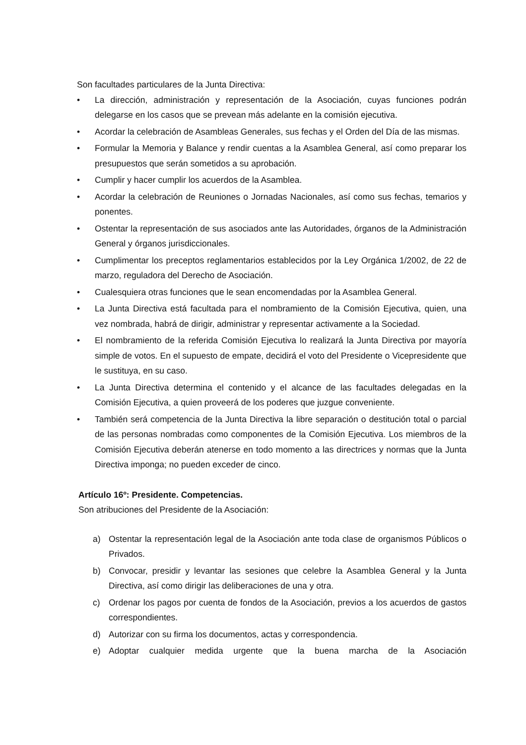Son facultades particulares de la Junta Directiva:
• La dirección, administración y representación de la Asociación, cuyas funciones podrán delegarse en los casos que se prevean más adelante en la comisión ejecutiva.
• Acordar la celebración de Asambleas Generales, sus fechas y el Orden del Día de las mismas.
• Formular la Memoria y Balance y rendir cuentas a la Asamblea General, así como preparar los presupuestos que serán sometidos a su aprobación.
• Cumplir y hacer cumplir los acuerdos de la Asamblea.
• Acordar la celebración de Reuniones o Jornadas Nacionales, así como sus fechas, temarios y ponentes.
• Ostentar la representación de sus asociados ante las Autoridades, órganos de la Administración General y órganos jurisdiccionales.
• Cumplimentar los preceptos reglamentarios establecidos por la Ley Orgánica 1/2002, de 22 de marzo, reguladora del Derecho de Asociación.
• Cualesquiera otras funciones que le sean encomendadas por la Asamblea General.
• La Junta Directiva está facultada para el nombramiento de la Comisión Ejecutiva, quien, una vez nombrada, habrá de dirigir, administrar y representar activamente a la Sociedad.
• El nombramiento de la referida Comisión Ejecutiva lo realizará la Junta Directiva por mayoría simple de votos. En el supuesto de empate, decidirá el voto del Presidente o Vicepresidente que le sustituya, en su caso.
• La Junta Directiva determina el contenido y el alcance de las facultades delegadas en la Comisión Ejecutiva, a quien proveerá de los poderes que juzgue conveniente.
• También será competencia de la Junta Directiva la libre separación o destitución total o parcial de las personas nombradas como componentes de la Comisión Ejecutiva. Los miembros de la Comisión Ejecutiva deberán atenerse en todo momento a las directrices y normas que la Junta Directiva imponga; no pueden exceder de cinco.
Artículo 16º: Presidente. Competencias.
Son atribuciones del Presidente de la Asociación:
a) Ostentar la representación legal de la Asociación ante toda clase de organismos Públicos o Privados.
b) Convocar, presidir y levantar las sesiones que celebre la Asamblea General y la Junta Directiva, así como dirigir las deliberaciones de una y otra.
c) Ordenar los pagos por cuenta de fondos de la Asociación, previos a los acuerdos de gastos correspondientes.
d) Autorizar con su firma los documentos, actas y correspondencia.
e) Adoptar cualquier medida urgente que la buena marcha de la Asociación